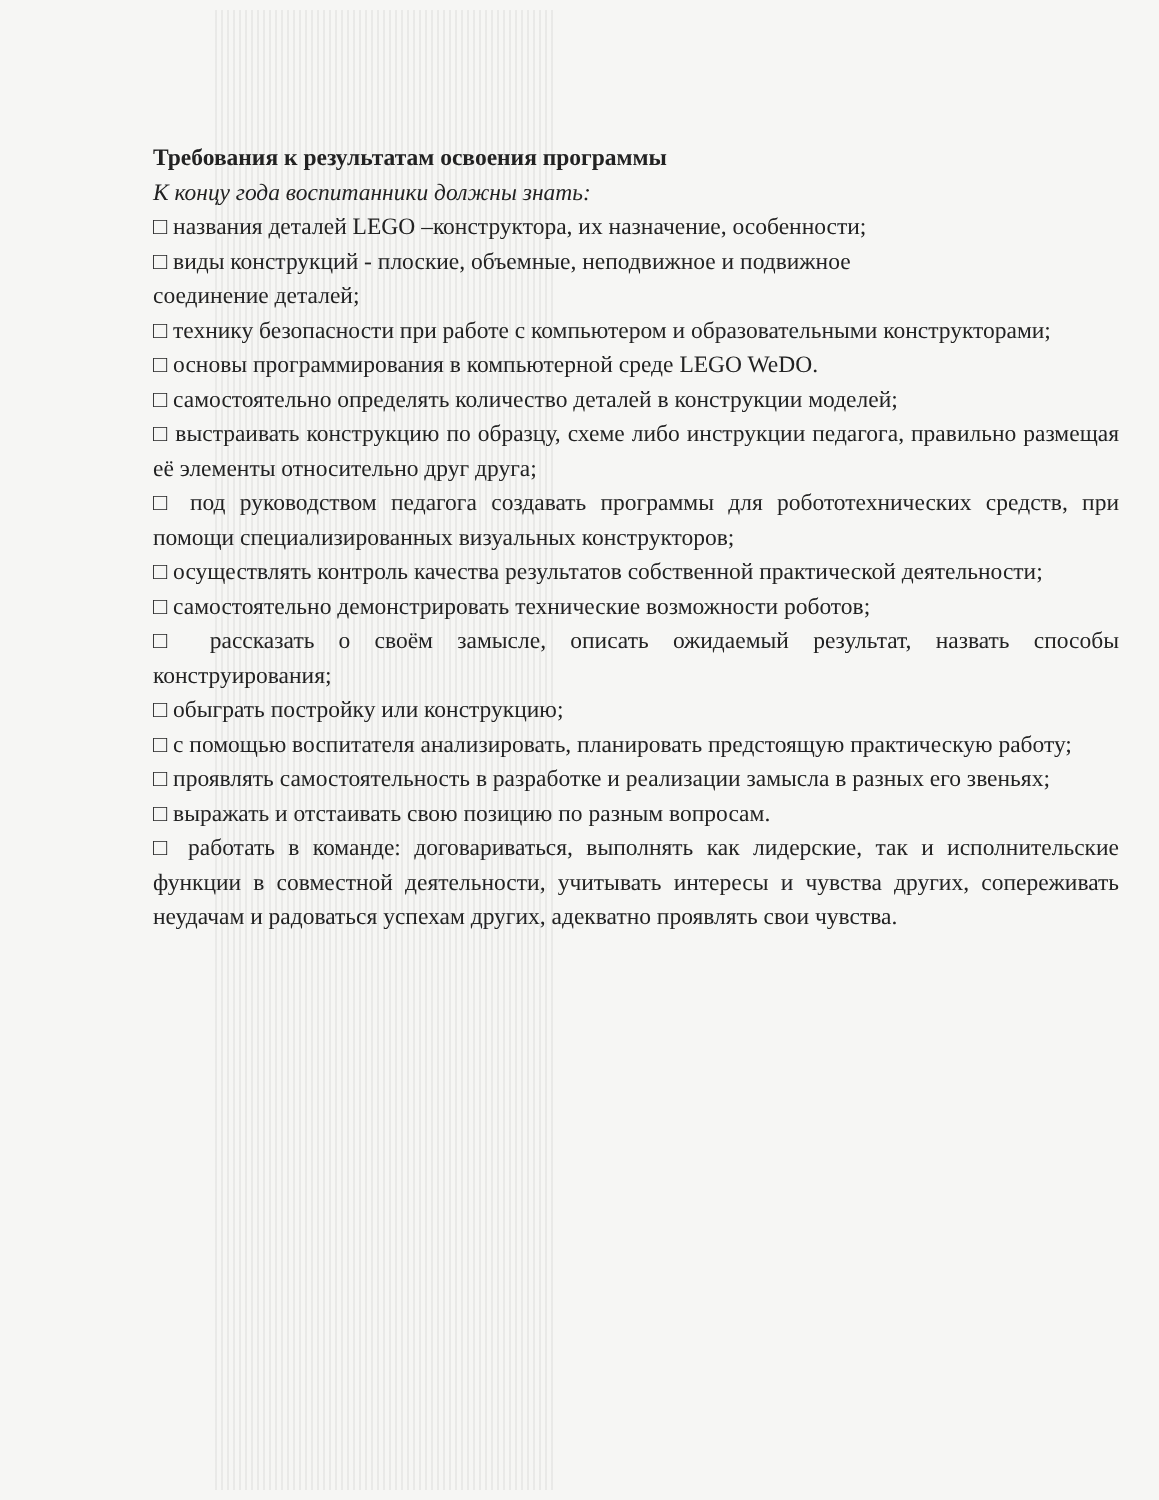Требования к результатам освоения программы
К концу года воспитанники должны знать:
□ названия деталей LEGO –конструктора, их назначение, особенности;
□ виды конструкций - плоские, объемные, неподвижное и подвижное
соединение деталей;
□ технику безопасности при работе с компьютером и образовательными конструкторами;
□ основы программирования в компьютерной среде LEGO WeDO.
□ самостоятельно определять количество деталей в конструкции моделей;
□ выстраивать конструкцию по образцу, схеме либо инструкции педагога, правильно размещая её элементы относительно друг друга;
□ под руководством педагога создавать программы для робототехнических средств, при помощи специализированных визуальных конструкторов;
□ осуществлять контроль качества результатов собственной практической деятельности;
□ самостоятельно демонстрировать технические возможности роботов;
□ рассказать о своём замысле, описать ожидаемый результат, назвать способы конструирования;
□ обыграть постройку или конструкцию;
□ с помощью воспитателя анализировать, планировать предстоящую практическую работу;
□ проявлять самостоятельность в разработке и реализации замысла в разных его звеньях;
□ выражать и отстаивать свою позицию по разным вопросам.
□ работать в команде: договариваться, выполнять как лидерские, так и исполнительские функции в совместной деятельности, учитывать интересы и чувства других, сопереживать неудачам и радоваться успехам других, адекватно проявлять свои чувства.